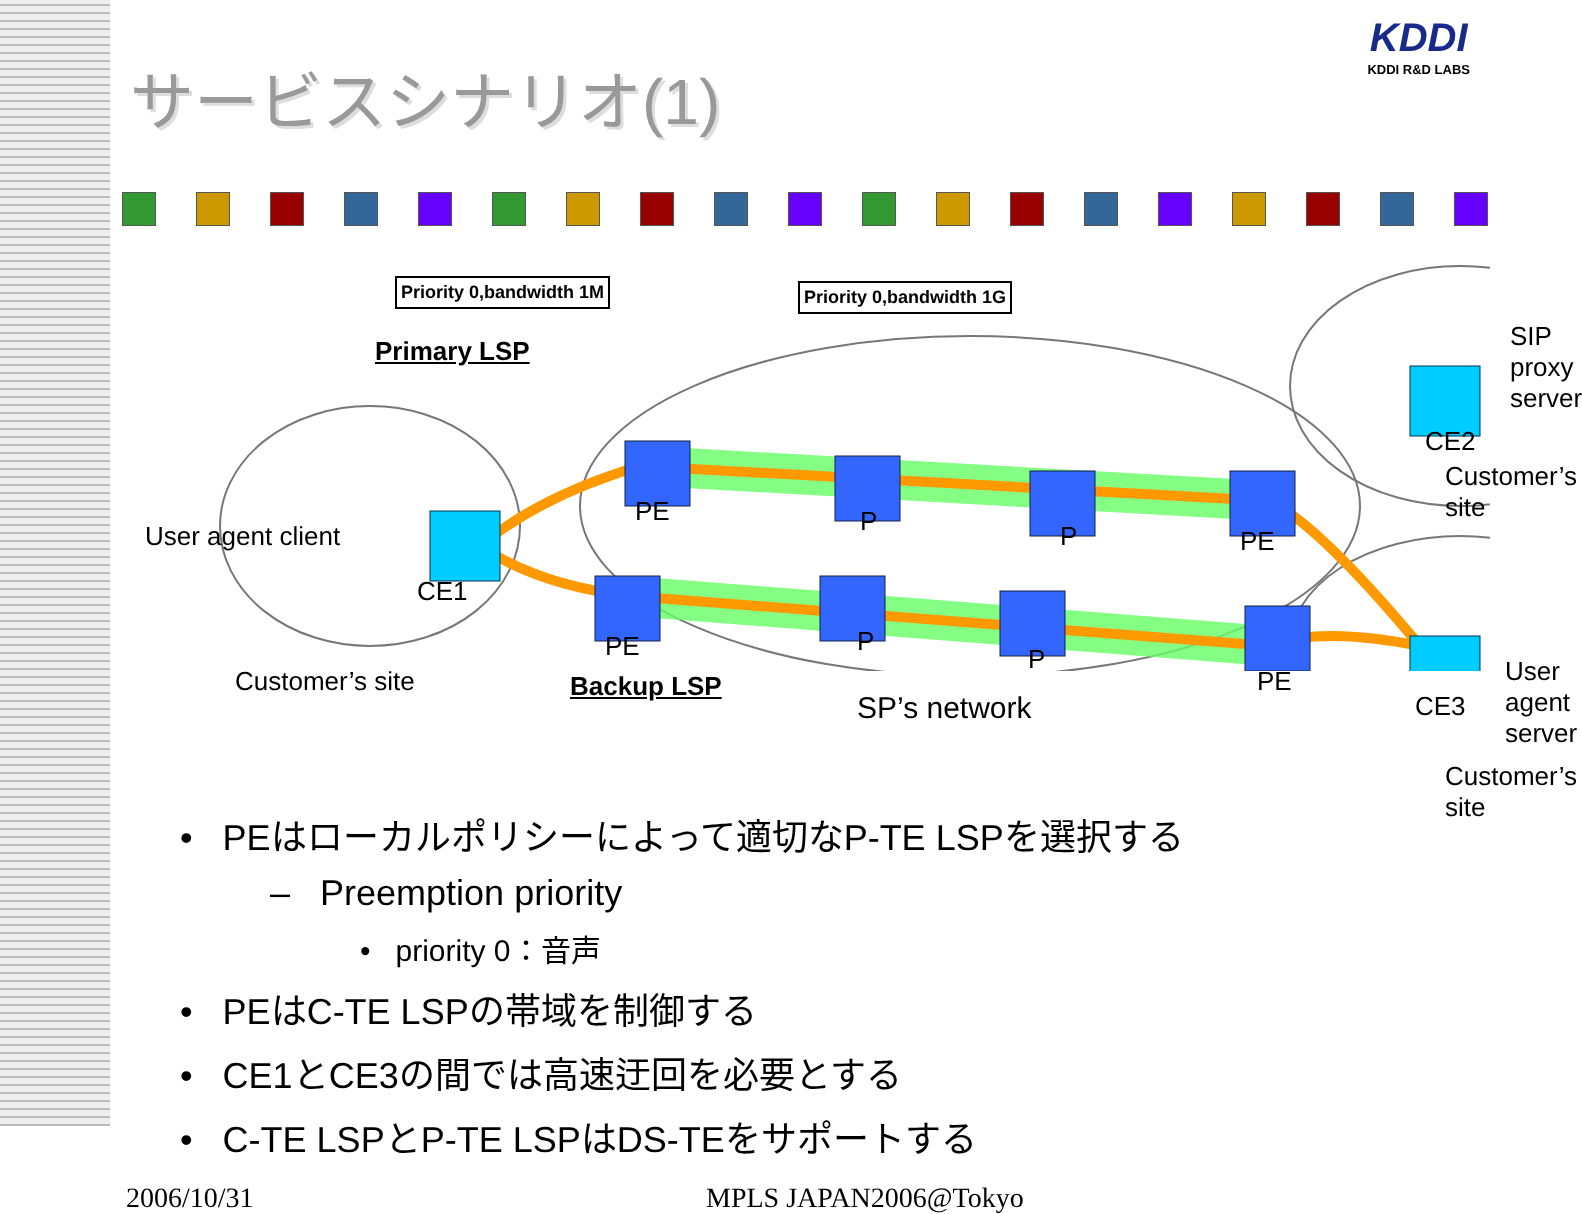KDDI
KDDI R&D LABS
サービスシナリオ(1)
Priority 0,bandwidth 1M Priority 0,bandwidth 1G
Primary LSP SIP proxy server
CE2
Customer’s site
User agent client
PE P P PE
CE1
PE P
P
PE
CE3
User agent server
Customer’s site Backup LSP
SP’s network
Customer’s site
• PEはローカルポリシーによって適切なP-TE LSPを選択する
– Preemption priority
• priority 0：音声
• PEはC-TE LSPの帯域を制御する
• CE1とCE3の間では高速迂回を必要とする
• C-TE LSPとP-TE LSPはDS-TEをサポートする
2006/10/31 MPLS JAPAN2006@Tokyo